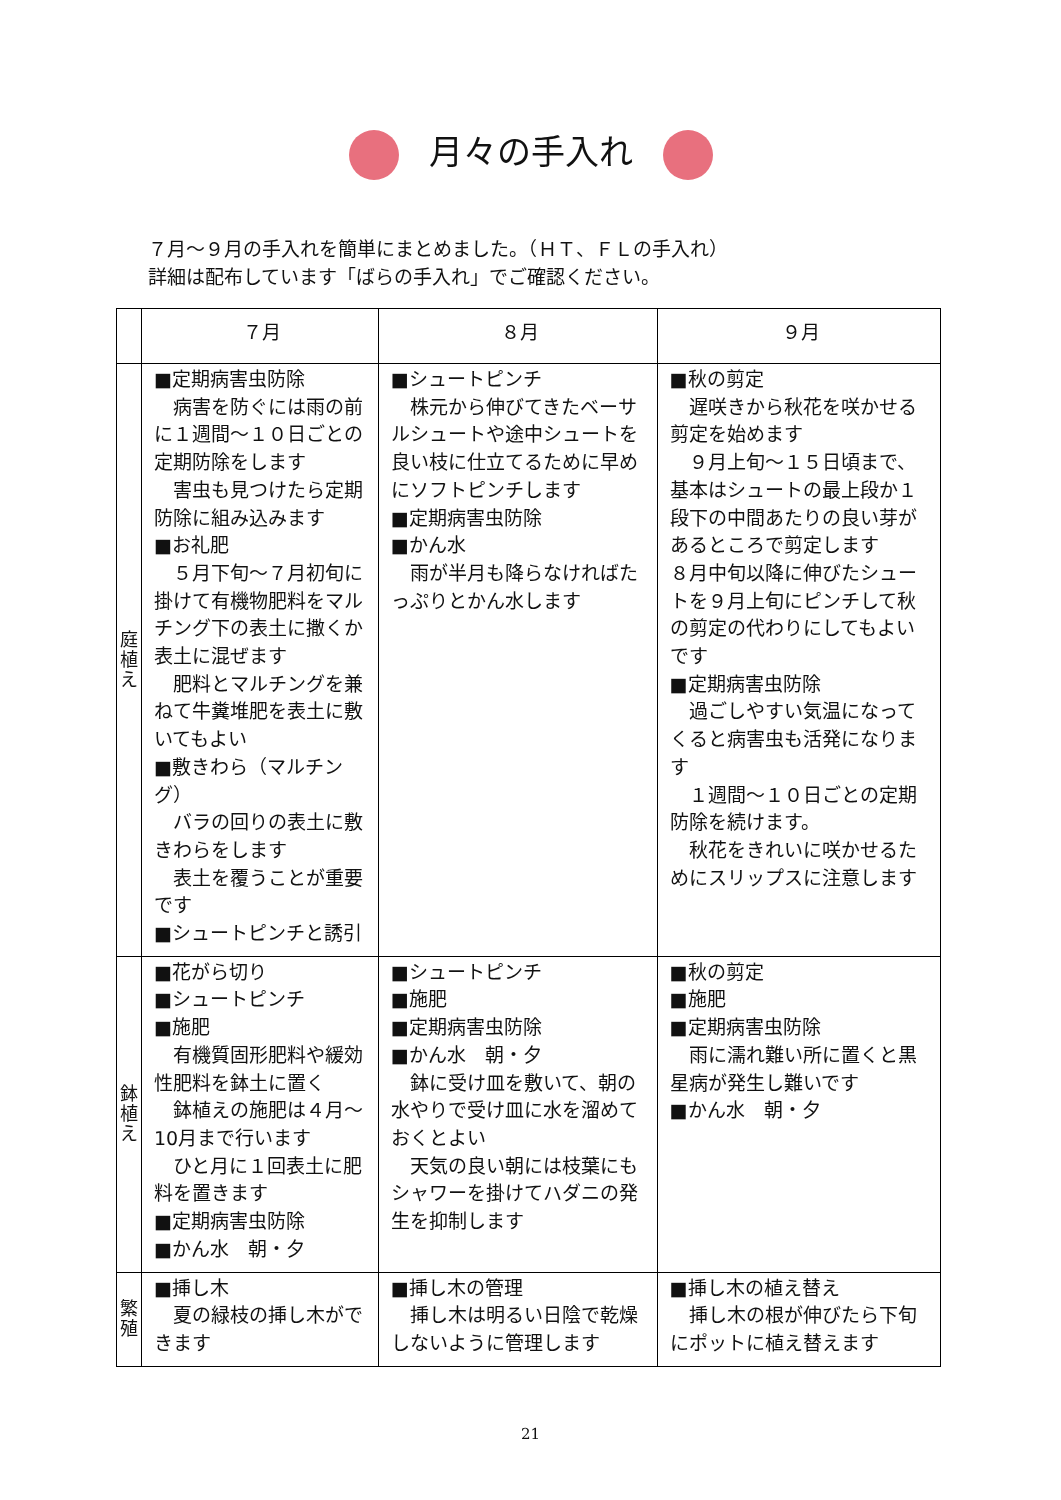月々の手入れ
７月～９月の手入れを簡単にまとめました。（ＨＴ、ＦＬの手入れ）
詳細は配布しています「ばらの手入れ」でご確認ください。
| | ７月 | ８月 | ９月 |
| --- | --- | --- | --- |
| 庭 植 え | ■定期病害虫防除 病害を防ぐには雨の前に１週間～１０日ごとの定期防除をします 害虫も見つけたら定期防除に組み込みます ■お礼肥 ５月下旬～７月初旬に掛けて有機物肥料をマルチング下の表土に撒くか表土に混ぜます 肥料とマルチングを兼ねて牛糞堆肥を表土に敷いてもよい ■敷きわら（マルチング） バラの回りの表土に敷きわらをします 表土を覆うことが重要です ■シュートピンチと誘引 | ■シュートピンチ 株元から伸びてきたベーサルシュートや途中シュートを良い枝に仕立てるために早めにソフトピンチします ■定期病害虫防除 ■かん水 雨が半月も降らなければたっぷりとかん水します | ■秋の剪定 遅咲きから秋花を咲かせる剪定を始めます ９月上旬～１５日頃まで、基本はシュートの最上段か１段下の中間あたりの良い芽があるところで剪定します ８月中旬以降に伸びたシュートを９月上旬にピンチして秋の剪定の代わりにしてもよいです ■定期病害虫防除 過ごしやすい気温になってくると病害虫も活発になります １週間～１０日ごとの定期防除を続けます。 秋花をきれいに咲かせるためにスリップスに注意します |
| 鉢 植 え | ■花がら切り ■シュートピンチ ■施肥 有機質固形肥料や緩効性肥料を鉢土に置く 鉢植えの施肥は４月～10月まで行います ひと月に１回表土に肥料を置きます ■定期病害虫防除 ■かん水 朝・夕 | ■シュートピンチ ■施肥 ■定期病害虫防除 ■かん水 朝・夕 鉢に受け皿を敷いて、朝の水やりで受け皿に水を溜めておくとよい 天気の良い朝には枝葉にもシャワーを掛けてハダニの発生を抑制します | ■秋の剪定 ■施肥 ■定期病害虫防除 雨に濡れ難い所に置くと黒星病が発生し難いです ■かん水 朝・夕 |
| 繁 殖 | ■挿し木 夏の緑枝の挿し木ができます | ■挿し木の管理 挿し木は明るい日陰で乾燥しないように管理します | ■挿し木の植え替え 挿し木の根が伸びたら下旬にポットに植え替えます |
21